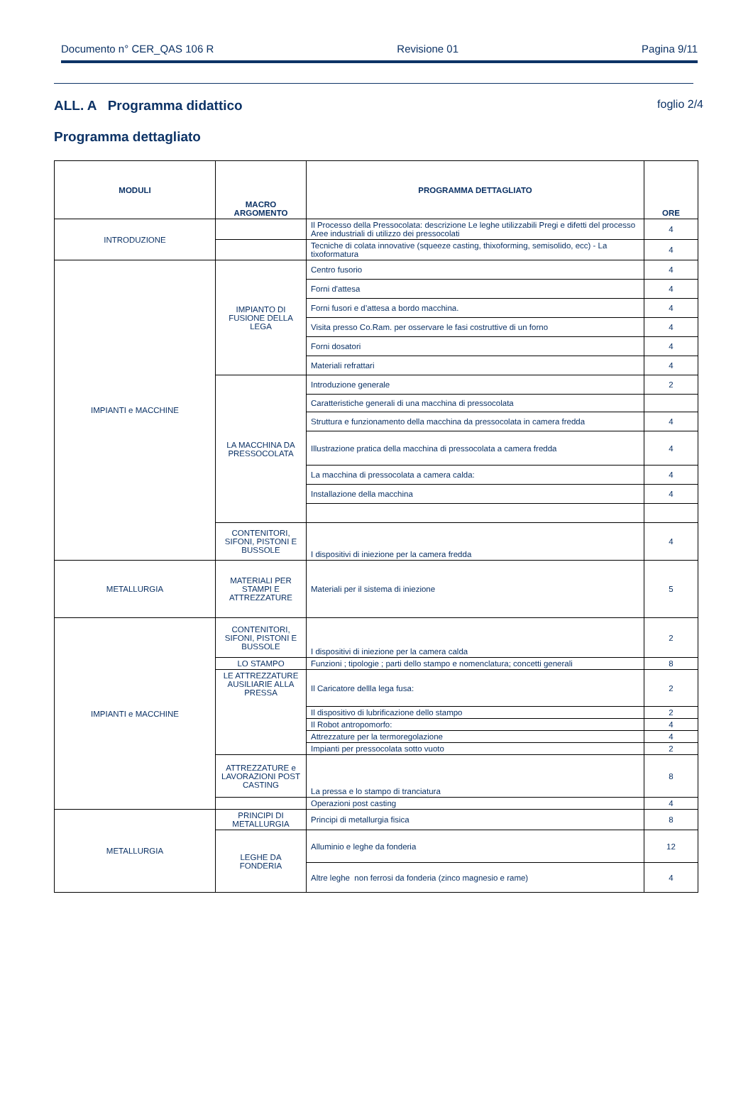Documento n° CER_QAS 106 R Revisione 01 Pagina 9/11
ALL. A Programma didattico foglio 2/4
Programma dettagliato
| MODULI | MACRO ARGOMENTO | PROGRAMMA DETTAGLIATO | ORE |
| --- | --- | --- | --- |
| INTRODUZIONE | | Il Processo della Pressocolata: descrizione Le leghe utilizzabili Pregi e difetti del processo Aree industriali di utilizzo dei pressocolati | 4 |
| | | Tecniche di colata innovative (squeeze casting, thixoforming, semisolido, ecc) - La tixoformatura | 4 |
| IMPIANTI e MACCHINE | IMPIANTO DI FUSIONE DELLA LEGA | Centro fusorio | 4 |
| | | Forni d'attesa | 4 |
| | | Forni fusori e d’attesa a bordo macchina. | 4 |
| | | Visita presso Co.Ram. per osservare le fasi costruttive di un forno | 4 |
| | | Forni dosatori | 4 |
| | | Materiali refrattari | 4 |
| | LA MACCHINA DA PRESSOCOLATA | Introduzione generale | 2 |
| | | Caratteristiche generali di una macchina di pressocolata | |
| | | Struttura e funzionamento della macchina da pressocolata in camera fredda | 4 |
| | | Illustrazione pratica della macchina di pressocolata a camera fredda | 4 |
| | | La macchina di pressocolata a camera calda: | 4 |
| | | Installazione della macchina | 4 |
| | CONTENITORI, SIFONI, PISTONI E BUSSOLE | I dispositivi di iniezione per la camera fredda | 4 |
| METALLURGIA | MATERIALI PER STAMPI E ATTREZZATURE | Materiali per il sistema di iniezione | 5 |
| IMPIANTI e MACCHINE | CONTENITORI, SIFONI, PISTONI E BUSSOLE | I dispositivi di iniezione per la camera calda | 2 |
| | LO STAMPO | Funzioni ; tipologie ; parti dello stampo e nomenclatura; concetti generali | 8 |
| | LE ATTREZZATURE AUSILIARIE ALLA PRESSA | Il Caricatore dellla lega fusa: | 2 |
| | | Il dispositivo di lubrificazione dello stampo | 2 |
| | | Il Robot antropomorfo: | 4 |
| | | Attrezzature per la termoregolazione | 4 |
| | | Impianti per pressocolata sotto vuoto | 2 |
| | ATTREZZATURE e LAVORAZIONI POST CASTING | La pressa e lo stampo di tranciatura | 8 |
| | | Operazioni post casting | 4 |
| METALLURGIA | PRINCIPI DI METALLURGIA | Principi di metallurgia fisica | 8 |
| | LEGHE DA FONDERIA | Alluminio e leghe da fonderia | 12 |
| | | Altre leghe non ferrosi da fonderia (zinco magnesio e rame) | 4 |